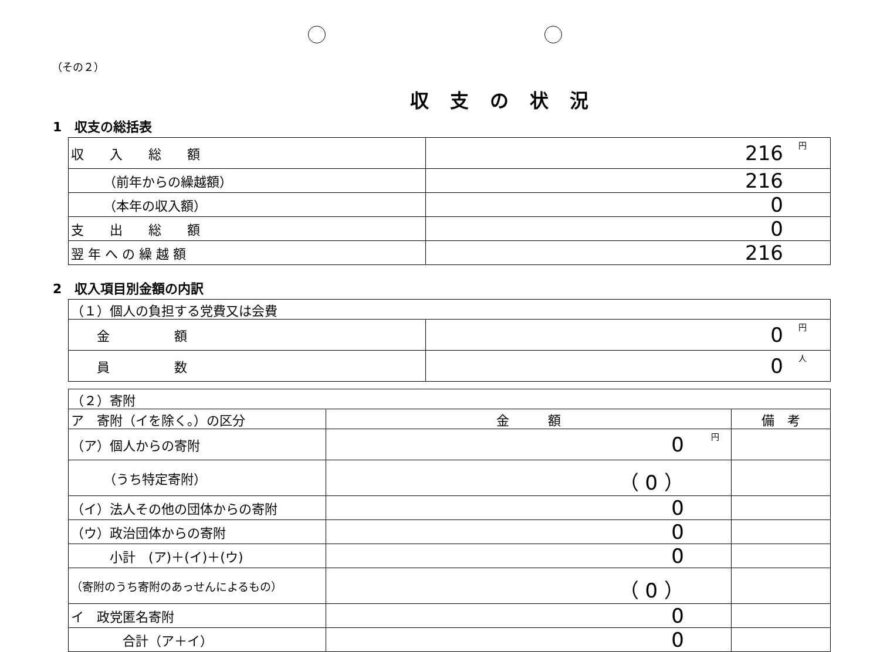（その２）
収支の状況
1　収支の総括表
| 収 入 総 額 | 円 216 |
| （前年からの繰越額） | 216 |
| （本年の収入額） | 0 |
| 支 出 総 額 | 0 |
| 翌 年 へ の 繰 越 額 | 216 |
2　収入項目別金額の内訳
| （１）個人の負担する党費又は会費 | |
| 金 額 | 円 0 |
| 員 数 | 人 0 |
| （２）寄附 | | |
| ア 寄附（イを除く。）の区分 | 金 額 | 備 考 |
| （ア）個人からの寄附 | 円 0 | |
| （うち特定寄附） | （ 0 ） | |
| （イ）法人その他の団体からの寄附 | 0 | |
| （ウ）政治団体からの寄附 | 0 | |
| 小計 (ア)＋(イ)＋(ウ) | 0 | |
| （寄附のうち寄附のあっせんによるもの） | （ 0 ） | |
| イ 政党匿名寄附 | 0 | |
| 合計（ア＋イ） | 0 | |